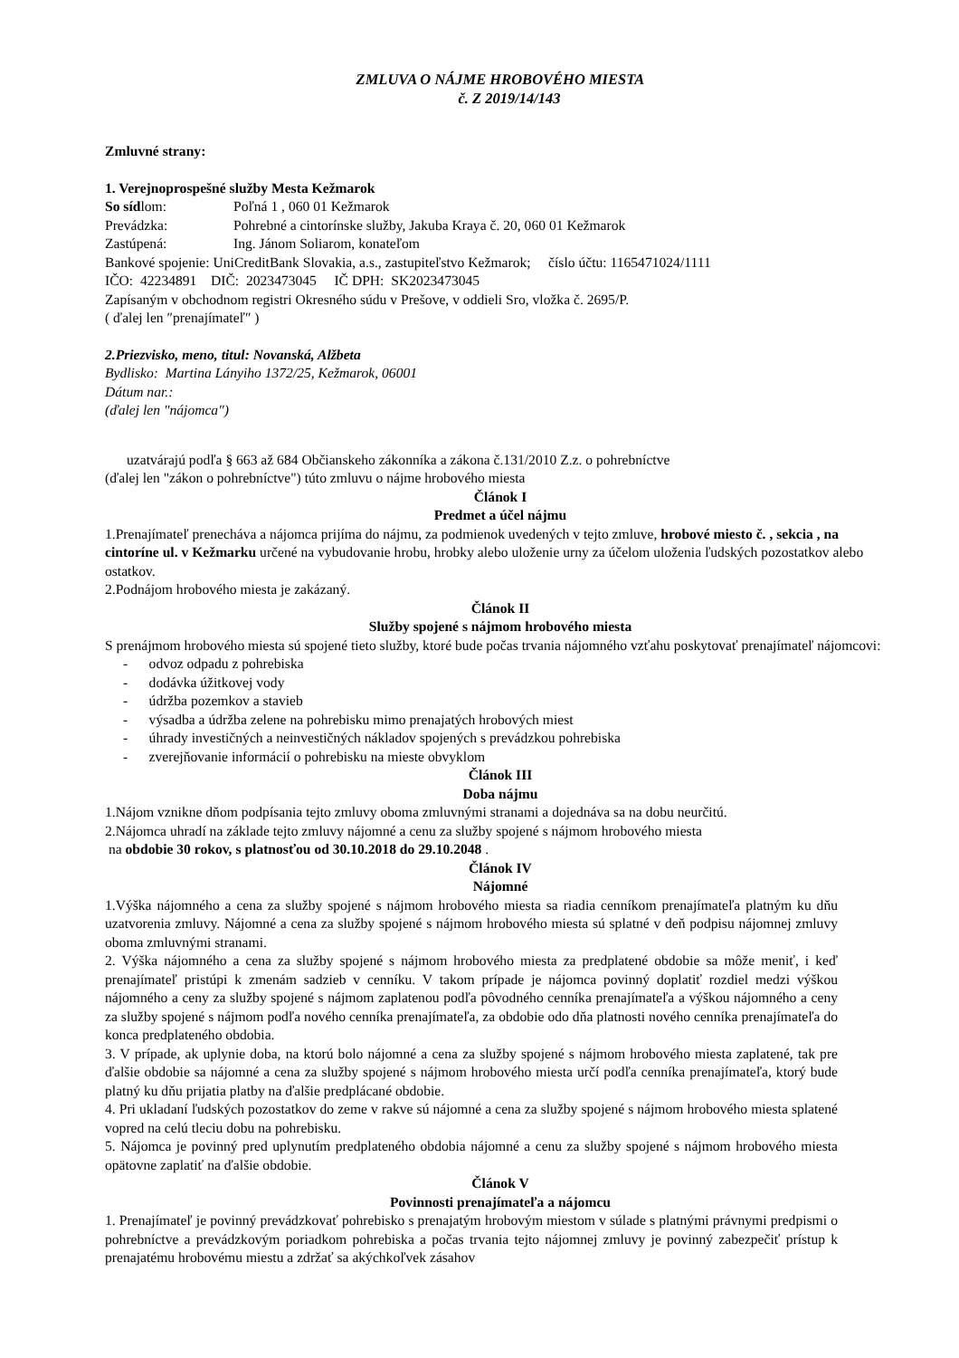ZMLUVA O NÁJME HROBOVÉHO MIESTA
č. Z 2019/14/143
Zmluvné strany:
1. Verejnoprospešné služby Mesta Kežmarok
So sídlom: Poľná 1 , 060 01 Kežmarok
Prevádzka: Pohrebné a cintorínske služby, Jakuba Kraya č. 20, 060 01 Kežmarok
Zastúpená: Ing. Jánom Soliarom, konateľom
Bankové spojenie: UniCreditBank Slovakia, a.s., zastupiteľstvo Kežmarok; číslo účtu: 1165471024/1111
IČO: 42234891 DIČ: 2023473045 IČ DPH: SK2023473045
Zapísaným v obchodnom registri Okresného súdu v Prešove, v oddieli Sro, vložka č. 2695/P.
( ďalej len ″prenajímateľ″ )
2.Priezvisko, meno, titul: Novanská, Alžbeta
Bydlisko: Martina Lányiho 1372/25, Kežmarok, 06001
Dátum nar.:
(ďalej len "nájomca")
uzatvárajú podľa § 663 až 684 Občianskeho zákonníka a zákona č.131/2010 Z.z. o pohrebníctve
(ďalej len "zákon o pohrebníctve") túto zmluvu o nájme hrobového miesta
Článok I
Predmet a účel nájmu
1.Prenajímateľ prenecháva a nájomca prijíma do nájmu, za podmienok uvedených v tejto zmluve, hrobové miesto č. , sekcia , na cintoríne ul. v Kežmarku určené na vybudovanie hrobu, hrobky alebo uloženie urny za účelom uloženia ľudských pozostatkov alebo ostatkov.
2.Podnájom hrobového miesta je zakázaný.
Článok II
Služby spojené s nájmom hrobového miesta
S prenájmom hrobového miesta sú spojené tieto služby, ktoré bude počas trvania nájomného vzťahu poskytovať prenajímateľ nájomcovi:
- odvoz odpadu z pohrebiska
- dodávka úžitkovej vody
- údržba pozemkov a stavieb
- výsadba a údržba zelene na pohrebisku mimo prenajatých hrobových miest
- úhrady investičných a neinvestičných nákladov spojených s prevádzkou pohrebiska
- zverejňovanie informácií o pohrebisku na mieste obvyklom
Článok III
Doba nájmu
1.Nájom vznikne dňom podpísania tejto zmluvy oboma zmluvnými stranami a dojednáva sa na dobu neurčitú.
2.Nájomca uhradí na základe tejto zmluvy nájomné a cenu za služby spojené s nájmom hrobového miesta
na obdobie 30 rokov, s platnosťou od 30.10.2018 do 29.10.2048 .
Článok IV
Nájomné
1.Výška nájomného a cena za služby spojené s nájmom hrobového miesta sa riadia cenníkom prenajímateľa platným ku dňu uzatvorenia zmluvy. Nájomné a cena za služby spojené s nájmom hrobového miesta sú splatné v deň podpisu nájomnej zmluvy oboma zmluvnými stranami.
2. Výška nájomného a cena za služby spojené s nájmom hrobového miesta za predplatené obdobie sa môže meniť, i keď prenajímateľ pristúpi k zmenám sadzieb v cenníku. V takom prípade je nájomca povinný doplatiť rozdiel medzi výškou nájomného a ceny za služby spojené s nájmom zaplatenou podľa pôvodného cenníka prenajímateľa a výškou nájomného a ceny za služby spojené s nájmom podľa nového cenníka prenajímateľa, za obdobie odo dňa platnosti nového cenníka prenajímateľa do konca predplateného obdobia.
3. V prípade, ak uplynie doba, na ktorú bolo nájomné a cena za služby spojené s nájmom hrobového miesta zaplatené, tak pre ďalšie obdobie sa nájomné a cena za služby spojené s nájmom hrobového miesta určí podľa cenníka prenajímateľa, ktorý bude platný ku dňu prijatia platby na ďalšie predplácané obdobie.
4. Pri ukladaní ľudských pozostatkov do zeme v rakve sú nájomné a cena za služby spojené s nájmom hrobového miesta splatené vopred na celú tleciu dobu na pohrebisku.
5. Nájomca je povinný pred uplynutím predplateného obdobia nájomné a cenu za služby spojené s nájmom hrobového miesta opätovne zaplatiť na ďalšie obdobie.
Článok V
Povinnosti prenajímateľa a nájomcu
1. Prenajímateľ je povinný prevádzkovať pohrebisko s prenajatým hrobovým miestom v súlade s platnými právnymi predpismi o pohrebníctve a prevádzkovým poriadkom pohrebiska a počas trvania tejto nájomnej zmluvy je povinný zabezpečiť prístup k prenajatému hrobovému miestu a zdržať sa akýchkoľvek zásahov